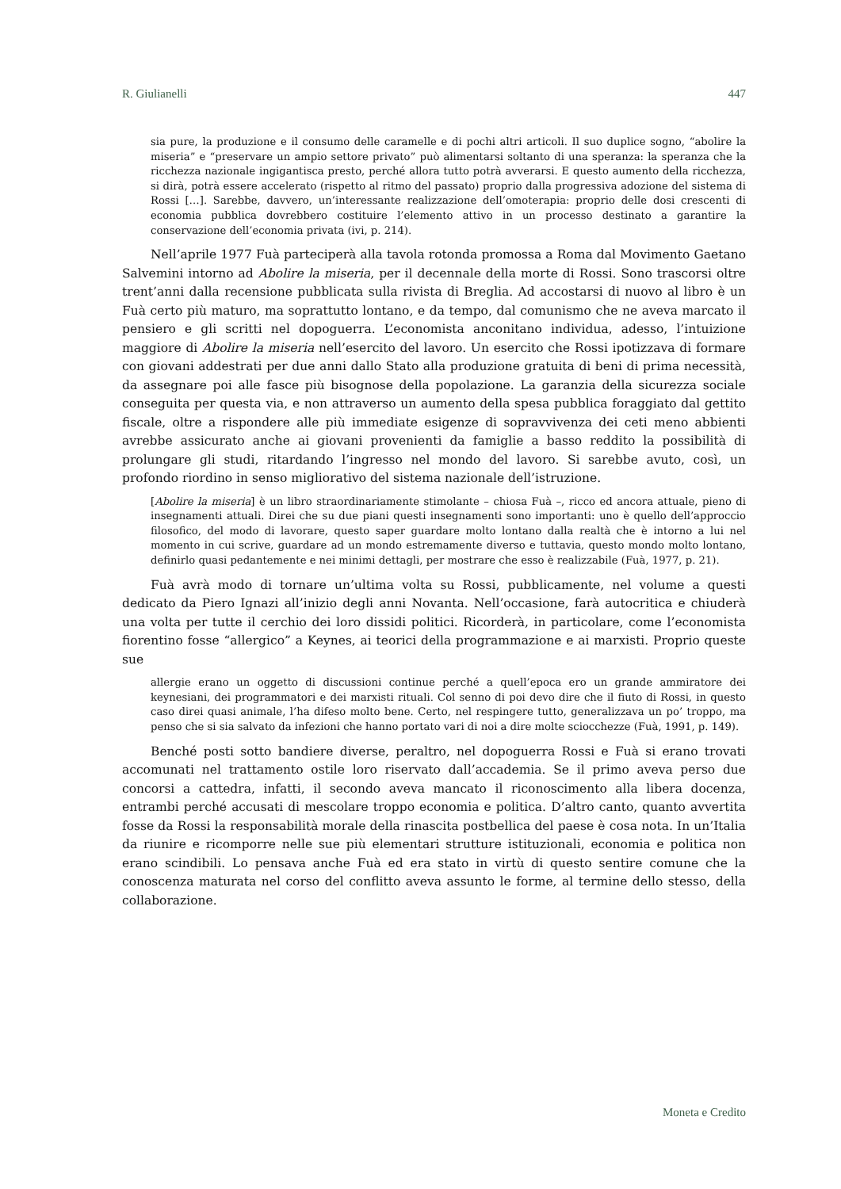R. Giulianelli 447
sia pure, la produzione e il consumo delle caramelle e di pochi altri articoli. Il suo duplice sogno, “abolire la miseria” e “preservare un ampio settore privato” può alimentarsi soltanto di una speranza: la speranza che la ricchezza nazionale ingigantisca presto, perché allora tutto potrà avverarsi. E questo aumento della ricchezza, si dirà, potrà essere accelerato (rispetto al ritmo del passato) proprio dalla progressiva adozione del sistema di Rossi […]. Sarebbe, davvero, un’interessante realizzazione dell’omoterapia: proprio delle dosi crescenti di economia pubblica dovrebbero costituire l’elemento attivo in un processo destinato a garantire la conservazione dell’economia privata (ivi, p. 214).
Nell’aprile 1977 Fuà parteciperà alla tavola rotonda promossa a Roma dal Movimento Gaetano Salvemini intorno ad Abolire la miseria, per il decennale della morte di Rossi. Sono trascorsi oltre trent’anni dalla recensione pubblicata sulla rivista di Breglia. Ad accostarsi di nuovo al libro è un Fuà certo più maturo, ma soprattutto lontano, e da tempo, dal comunismo che ne aveva marcato il pensiero e gli scritti nel dopoguerra. L’economista anconitano individua, adesso, l’intuizione maggiore di Abolire la miseria nell’esercito del lavoro. Un esercito che Rossi ipotizzava di formare con giovani addestrati per due anni dallo Stato alla produzione gratuita di beni di prima necessità, da assegnare poi alle fasce più bisognose della popolazione. La garanzia della sicurezza sociale conseguita per questa via, e non attraverso un aumento della spesa pubblica foraggiato dal gettito fiscale, oltre a rispondere alle più immediate esigenze di sopravvivenza dei ceti meno abbienti avrebbe assicurato anche ai giovani provenienti da famiglie a basso reddito la possibilità di prolungare gli studi, ritardando l’ingresso nel mondo del lavoro. Si sarebbe avuto, così, un profondo riordino in senso migliorativo del sistema nazionale dell’istruzione.
[Abolire la miseria] è un libro straordinariamente stimolante – chiosa Fuà –, ricco ed ancora attuale, pieno di insegnamenti attuali. Direi che su due piani questi insegnamenti sono importanti: uno è quello dell’approccio filosofico, del modo di lavorare, questo saper guardare molto lontano dalla realtà che è intorno a lui nel momento in cui scrive, guardare ad un mondo estremamente diverso e tuttavia, questo mondo molto lontano, definirlo quasi pedantemente e nei minimi dettagli, per mostrare che esso è realizzabile (Fuà, 1977, p. 21).
Fuà avrà modo di tornare un’ultima volta su Rossi, pubblicamente, nel volume a questi dedicato da Piero Ignazi all’inizio degli anni Novanta. Nell’occasione, farà autocritica e chiuderà una volta per tutte il cerchio dei loro dissidi politici. Ricorderà, in particolare, come l’economista fiorentino fosse “allergico” a Keynes, ai teorici della programmazione e ai marxisti. Proprio queste sue
allergie erano un oggetto di discussioni continue perché a quell’epoca ero un grande ammiratore dei keynesiani, dei programmatori e dei marxisti rituali. Col senno di poi devo dire che il fiuto di Rossi, in questo caso direi quasi animale, l’ha difeso molto bene. Certo, nel respingere tutto, generalizzava un po’ troppo, ma penso che si sia salvato da infezioni che hanno portato vari di noi a dire molte sciocchezze (Fuà, 1991, p. 149).
Benché posti sotto bandiere diverse, peraltro, nel dopoguerra Rossi e Fuà si erano trovati accomunati nel trattamento ostile loro riservato dall’accademia. Se il primo aveva perso due concorsi a cattedra, infatti, il secondo aveva mancato il riconoscimento alla libera docenza, entrambi perché accusati di mescolare troppo economia e politica. D’altro canto, quanto avvertita fosse da Rossi la responsabilità morale della rinascita postbellica del paese è cosa nota. In un’Italia da riunire e ricomporre nelle sue più elementari strutture istituzionali, economia e politica non erano scindibili. Lo pensava anche Fuà ed era stato in virtù di questo sentire comune che la conoscenza maturata nel corso del conflitto aveva assunto le forme, al termine dello stesso, della collaborazione.
Moneta e Credito